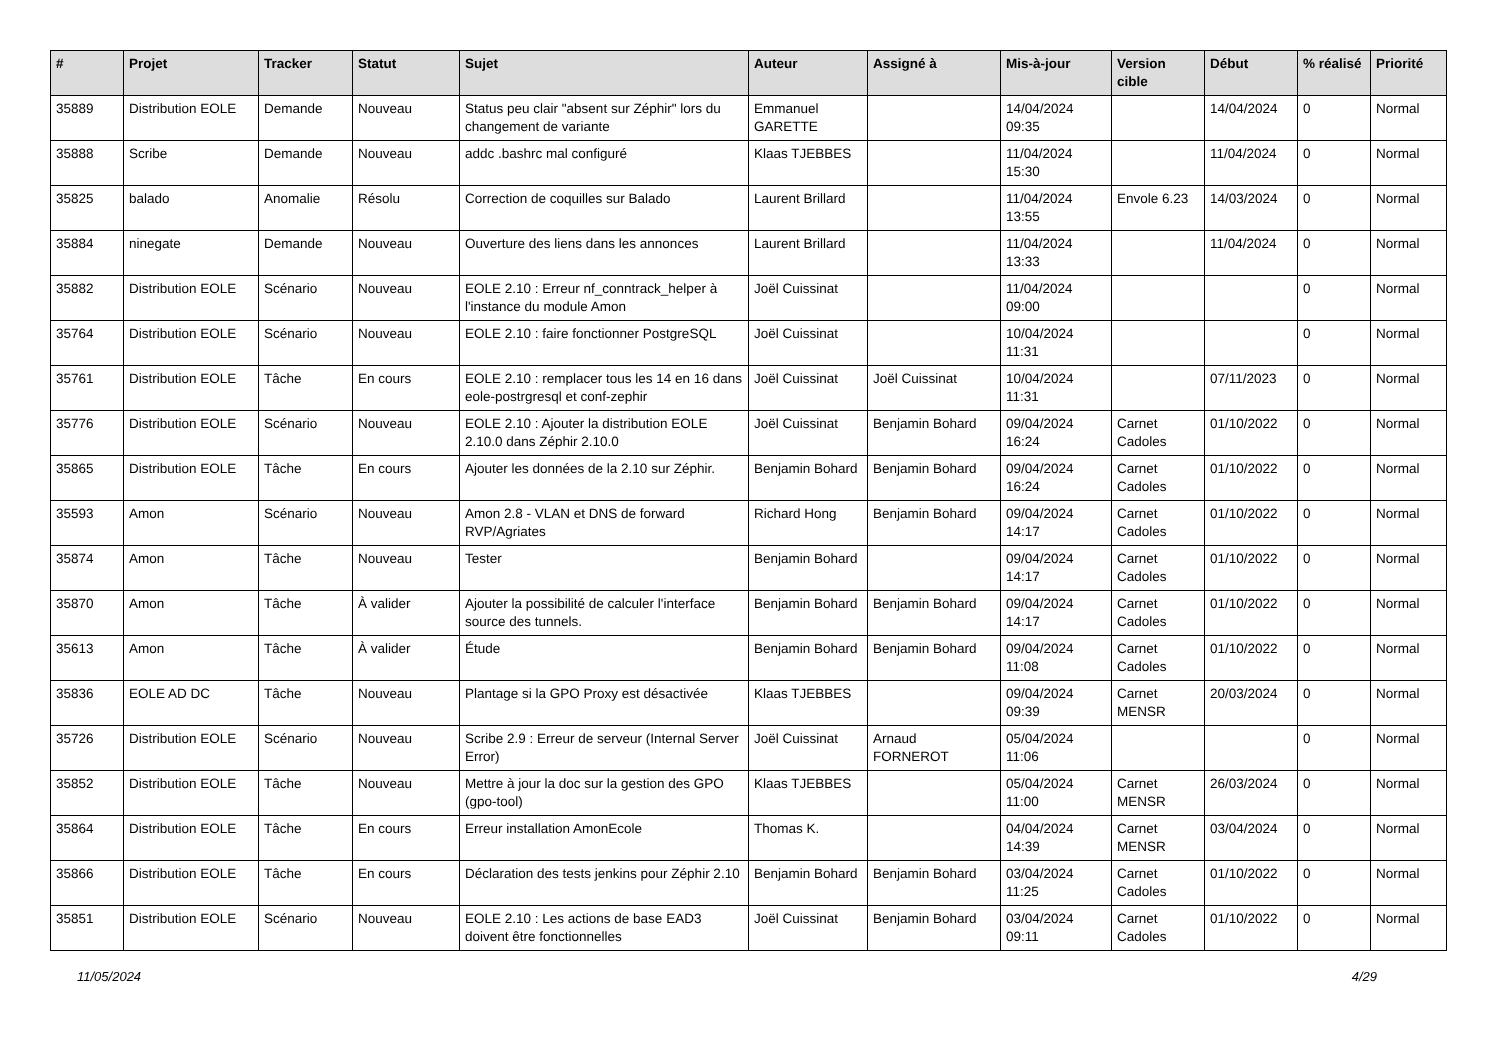| # | Projet | Tracker | Statut | Sujet | Auteur | Assigné à | Mis-à-jour | Version cible | Début | % réalisé | Priorité |
| --- | --- | --- | --- | --- | --- | --- | --- | --- | --- | --- | --- |
| 35889 | Distribution EOLE | Demande | Nouveau | Status peu clair "absent sur Zéphir" lors du changement de variante | Emmanuel GARETTE | | 14/04/2024 09:35 | | 14/04/2024 | 0 | Normal |
| 35888 | Scribe | Demande | Nouveau | addc .bashrc mal configuré | Klaas TJEBBES | | 11/04/2024 15:30 | | 11/04/2024 | 0 | Normal |
| 35825 | balado | Anomalie | Résolu | Correction de coquilles sur Balado | Laurent Brillard | | 11/04/2024 13:55 | Envole 6.23 | 14/03/2024 | 0 | Normal |
| 35884 | ninegate | Demande | Nouveau | Ouverture des liens dans les annonces | Laurent Brillard | | 11/04/2024 13:33 | | 11/04/2024 | 0 | Normal |
| 35882 | Distribution EOLE | Scénario | Nouveau | EOLE 2.10 : Erreur nf_conntrack_helper à l'instance du module Amon | Joël Cuissinat | | 11/04/2024 09:00 | | | 0 | Normal |
| 35764 | Distribution EOLE | Scénario | Nouveau | EOLE 2.10 : faire fonctionner PostgreSQL | Joël Cuissinat | | 10/04/2024 11:31 | | | 0 | Normal |
| 35761 | Distribution EOLE | Tâche | En cours | EOLE 2.10 : remplacer tous les 14 en 16 dans eole-postrgresql et conf-zephir | Joël Cuissinat | Joël Cuissinat | 10/04/2024 11:31 | | 07/11/2023 | 0 | Normal |
| 35776 | Distribution EOLE | Scénario | Nouveau | EOLE 2.10 : Ajouter la distribution EOLE 2.10.0 dans Zéphir 2.10.0 | Joël Cuissinat | Benjamin Bohard | 09/04/2024 16:24 | Carnet Cadoles | 01/10/2022 | 0 | Normal |
| 35865 | Distribution EOLE | Tâche | En cours | Ajouter les données de la 2.10 sur Zéphir. | Benjamin Bohard | Benjamin Bohard | 09/04/2024 16:24 | Carnet Cadoles | 01/10/2022 | 0 | Normal |
| 35593 | Amon | Scénario | Nouveau | Amon 2.8 - VLAN et DNS de forward RVP/Agriates | Richard Hong | Benjamin Bohard | 09/04/2024 14:17 | Carnet Cadoles | 01/10/2022 | 0 | Normal |
| 35874 | Amon | Tâche | Nouveau | Tester | Benjamin Bohard | | 09/04/2024 14:17 | Carnet Cadoles | 01/10/2022 | 0 | Normal |
| 35870 | Amon | Tâche | À valider | Ajouter la possibilité de calculer l'interface source des tunnels. | Benjamin Bohard | Benjamin Bohard | 09/04/2024 14:17 | Carnet Cadoles | 01/10/2022 | 0 | Normal |
| 35613 | Amon | Tâche | À valider | Étude | Benjamin Bohard | Benjamin Bohard | 09/04/2024 11:08 | Carnet Cadoles | 01/10/2022 | 0 | Normal |
| 35836 | EOLE AD DC | Tâche | Nouveau | Plantage si la GPO Proxy est désactivée | Klaas TJEBBES | | 09/04/2024 09:39 | Carnet MENSR | 20/03/2024 | 0 | Normal |
| 35726 | Distribution EOLE | Scénario | Nouveau | Scribe 2.9 : Erreur de serveur (Internal Server Error) | Joël Cuissinat | Arnaud FORNEROT | 05/04/2024 11:06 | | | 0 | Normal |
| 35852 | Distribution EOLE | Tâche | Nouveau | Mettre à jour la doc sur la gestion des GPO (gpo-tool) | Klaas TJEBBES | | 05/04/2024 11:00 | Carnet MENSR | 26/03/2024 | 0 | Normal |
| 35864 | Distribution EOLE | Tâche | En cours | Erreur installation AmonEcole | Thomas K. | | 04/04/2024 14:39 | Carnet MENSR | 03/04/2024 | 0 | Normal |
| 35866 | Distribution EOLE | Tâche | En cours | Déclaration des tests jenkins pour Zéphir 2.10 | Benjamin Bohard | Benjamin Bohard | 03/04/2024 11:25 | Carnet Cadoles | 01/10/2022 | 0 | Normal |
| 35851 | Distribution EOLE | Scénario | Nouveau | EOLE 2.10 : Les actions de base EAD3 doivent être fonctionnelles | Joël Cuissinat | Benjamin Bohard | 03/04/2024 09:11 | Carnet Cadoles | 01/10/2022 | 0 | Normal |
11/05/2024 4/29